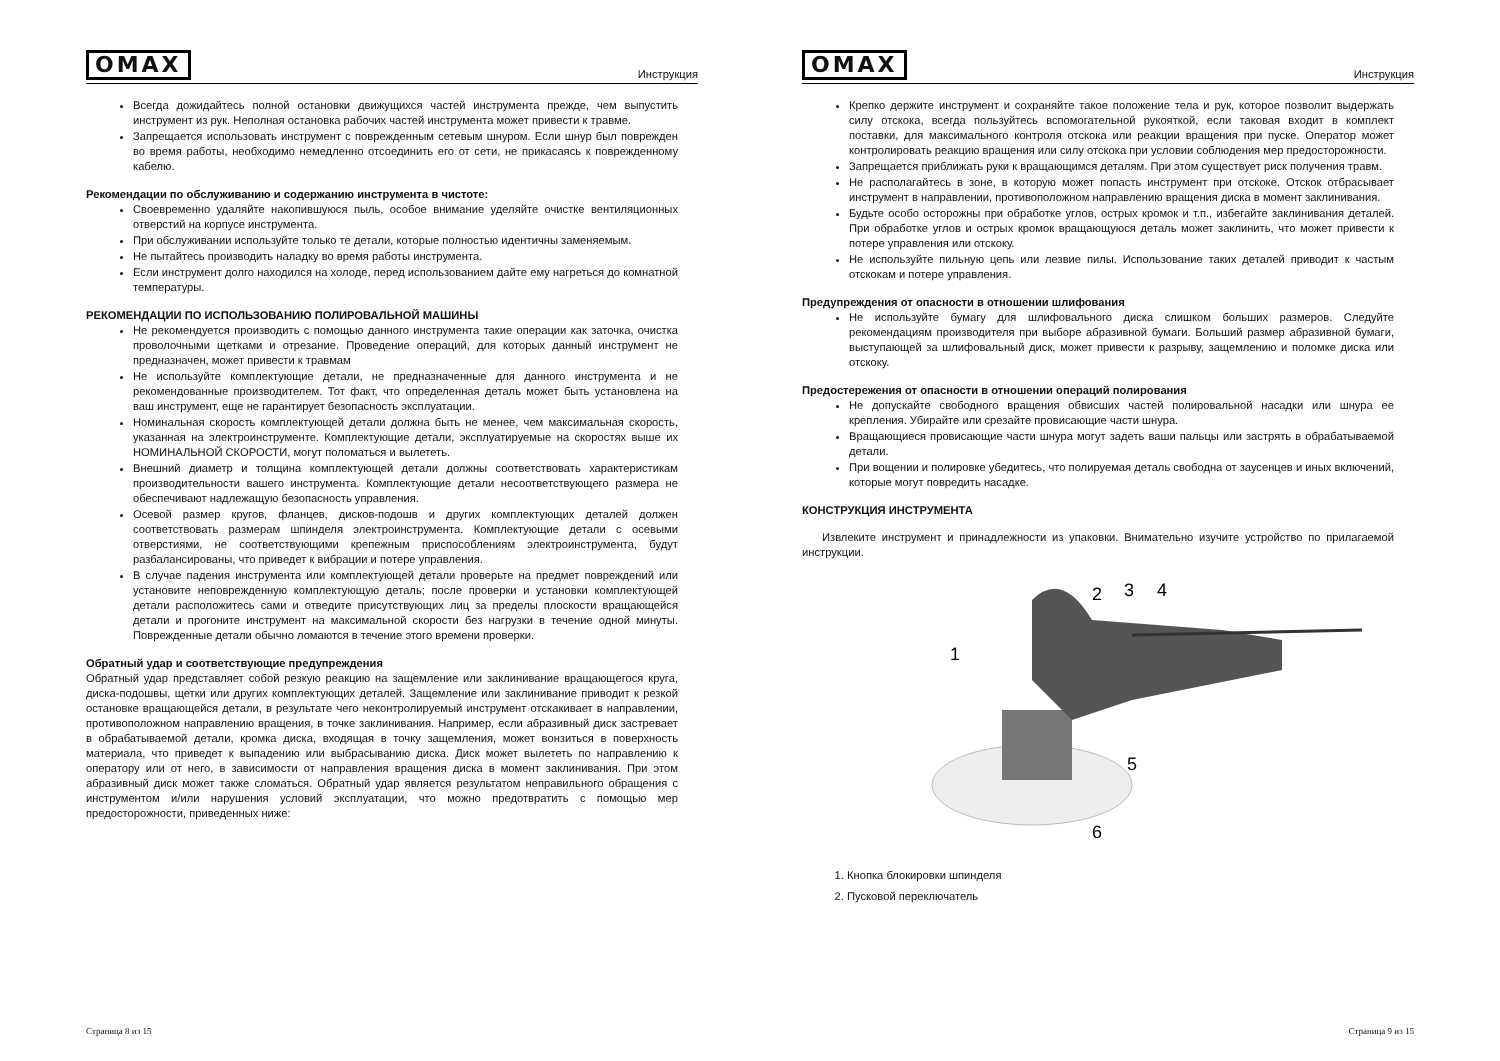OMAX Инструкция
Всегда дожидайтесь полной остановки движущихся частей инструмента прежде, чем выпустить инструмент из рук. Неполная остановка рабочих частей инструмента может привести к травме.
Запрещается использовать инструмент с поврежденным сетевым шнуром. Если шнур был поврежден во время работы, необходимо немедленно отсоединить его от сети, не прикасаясь к поврежденному кабелю.
Рекомендации по обслуживанию и содержанию инструмента в чистоте:
Своевременно удаляйте накопившуюся пыль, особое внимание уделяйте очистке вентиляционных отверстий на корпусе инструмента.
При обслуживании используйте только те детали, которые полностью идентичны заменяемым.
Не пытайтесь производить наладку во время работы инструмента.
Если инструмент долго находился на холоде, перед использованием дайте ему нагреться до комнатной температуры.
РЕКОМЕНДАЦИИ ПО ИСПОЛЬЗОВАНИЮ ПОЛИРОВАЛЬНОЙ МАШИНЫ
Не рекомендуется производить с помощью данного инструмента такие операции как заточка, очистка проволочными щетками и отрезание. Проведение операций, для которых данный инструмент не предназначен, может привести к травмам
Не используйте комплектующие детали, не предназначенные для данного инструмента и не рекомендованные производителем. Тот факт, что определенная деталь может быть установлена на ваш инструмент, еще не гарантирует безопасность эксплуатации.
Номинальная скорость комплектующей детали должна быть не менее, чем максимальная скорость, указанная на электроинструменте. Комплектующие детали, эксплуатируемые на скоростях выше их НОМИНАЛЬНОЙ СКОРОСТИ, могут поломаться и вылететь.
Внешний диаметр и толщина комплектующей детали должны соответствовать характеристикам производительности вашего инструмента. Комплектующие детали несоответствующего размера не обеспечивают надлежащую безопасность управления.
Осевой размер кругов, фланцев, дисков-подошв и других комплектующих деталей должен соответствовать размерам шпинделя электроинструмента. Комплектующие детали с осевыми отверстиями, не соответствующими крепежным приспособлениям электроинструмента, будут разбалансированы, что приведет к вибрации и потере управления.
В случае падения инструмента или комплектующей детали проверьте на предмет повреждений или установите неповрежденную комплектующую деталь; после проверки и установки комплектующей детали расположитесь сами и отведите присутствующих лиц за пределы плоскости вращающейся детали и прогоните инструмент на максимальной скорости без нагрузки в течение одной минуты. Поврежденные детали обычно ломаются в течение этого времени проверки.
Обратный удар и соответствующие предупреждения
Обратный удар представляет собой резкую реакцию на защемление или заклинивание вращающегося круга, диска-подошвы, щетки или других комплектующих деталей. Защемление или заклинивание приводит к резкой остановке вращающейся детали, в результате чего неконтролируемый инструмент отскакивает в направлении, противоположном направлению вращения, в точке заклинивания. Например, если абразивный диск застревает в обрабатываемой детали, кромка диска, входящая в точку защемления, может вонзиться в поверхность материала, что приведет к выпадению или выбрасыванию диска. Диск может вылететь по направлению к оператору или от него, в зависимости от направления вращения диска в момент заклинивания. При этом абразивный диск может также сломаться. Обратный удар является результатом неправильного обращения с инструментом и/или нарушения условий эксплуатации, что можно предотвратить с помощью мер предосторожности, приведенных ниже:
Страница 8 из 15
OMAX Инструкция
Крепко держите инструмент и сохраняйте такое положение тела и рук, которое позволит выдержать силу отскока, всегда пользуйтесь вспомогательной рукояткой, если таковая входит в комплект поставки, для максимального контроля отскока или реакции вращения при пуске. Оператор может контролировать реакцию вращения или силу отскока при условии соблюдения мер предосторожности.
Запрещается приближать руки к вращающимся деталям. При этом существует риск получения травм.
Не располагайтесь в зоне, в которую может попасть инструмент при отскоке. Отскок отбрасывает инструмент в направлении, противоположном направлению вращения диска в момент заклинивания.
Будьте особо осторожны при обработке углов, острых кромок и т.п., избегайте заклинивания деталей. При обработке углов и острых кромок вращающуюся деталь может заклинить, что может привести к потере управления или отскоку.
Не используйте пильную цепь или лезвие пилы. Использование таких деталей приводит к частым отскокам и потере управления.
Предупреждения от опасности в отношении шлифования
Не используйте бумагу для шлифовального диска слишком больших размеров. Следуйте рекомендациям производителя при выборе абразивной бумаги. Больший размер абразивной бумаги, выступающей за шлифовальный диск, может привести к разрыву, защемлению и поломке диска или отскоку.
Предостережения от опасности в отношении операций полирования
Не допускайте свободного вращения обвисших частей полировальной насадки или шнура ее крепления. Убирайте или срезайте провисающие части шнура.
Вращающиеся провисающие части шнура могут задеть ваши пальцы или застрять в обрабатываемой детали.
При вощении и полировке убедитесь, что полируемая деталь свободна от заусенцев и иных включений, которые могут повредить насадке.
КОНСТРУКЦИЯ ИНСТРУМЕНТА
Извлеките инструмент и принадлежности из упаковки. Внимательно изучите устройство по прилагаемой инструкции.
1
2
3
4
5
6
1. Кнопка блокировки шпинделя
2. Пусковой переключатель
Страница 9 из 15